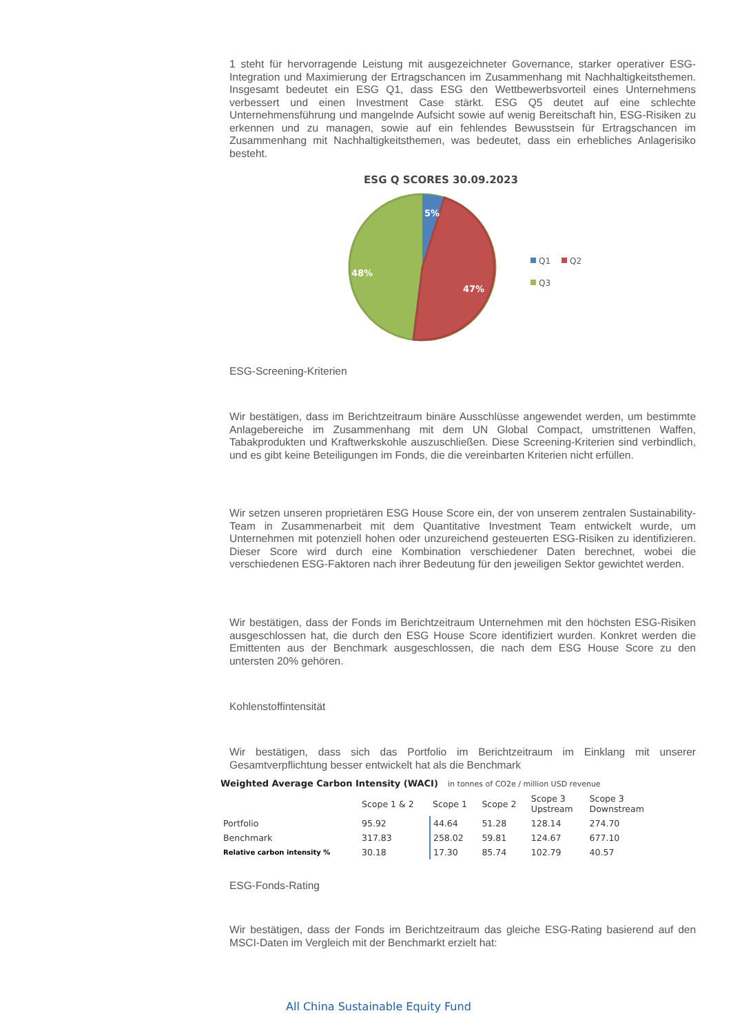1 steht für hervorragende Leistung mit ausgezeichneter Governance, starker operativer ESG-Integration und Maximierung der Ertragschancen im Zusammenhang mit Nachhaltigkeitsthemen. Insgesamt bedeutet ein ESG Q1, dass ESG den Wettbewerbsvorteil eines Unternehmens verbessert und einen Investment Case stärkt. ESG Q5 deutet auf eine schlechte Unternehmensführung und mangelnde Aufsicht sowie auf wenig Bereitschaft hin, ESG-Risiken zu erkennen und zu managen, sowie auf ein fehlendes Bewusstsein für Ertragschancen im Zusammenhang mit Nachhaltigkeitsthemen, was bedeutet, dass ein erhebliches Anlagerisiko besteht.
ESG Q SCORES 30.09.2023
5%
47%
48%
Q1
Q2
Q3
ESG-Screening-Kriterien
Wir bestätigen, dass im Berichtzeitraum binäre Ausschlüsse angewendet werden, um bestimmte Anlagebereiche im Zusammenhang mit dem UN Global Compact, umstrittenen Waffen, Tabakprodukten und Kraftwerkskohle auszuschließen. Diese Screening-Kriterien sind verbindlich, und es gibt keine Beteiligungen im Fonds, die die vereinbarten Kriterien nicht erfüllen.
Wir setzen unseren proprietären ESG House Score ein, der von unserem zentralen Sustainability-Team in Zusammenarbeit mit dem Quantitative Investment Team entwickelt wurde, um Unternehmen mit potenziell hohen oder unzureichend gesteuerten ESG-Risiken zu identifizieren. Dieser Score wird durch eine Kombination verschiedener Daten berechnet, wobei die verschiedenen ESG-Faktoren nach ihrer Bedeutung für den jeweiligen Sektor gewichtet werden.
Wir bestätigen, dass der Fonds im Berichtzeitraum Unternehmen mit den höchsten ESG-Risiken ausgeschlossen hat, die durch den ESG House Score identifiziert wurden. Konkret werden die Emittenten aus der Benchmark ausgeschlossen, die nach dem ESG House Score zu den untersten 20% gehören.
Kohlenstoffintensität
Wir bestätigen, dass sich das Portfolio im Berichtzeitraum im Einklang mit unserer Gesamtverpflichtung besser entwickelt hat als die Benchmark
Weighted Average Carbon Intensity (WACI) in tonnes of CO2e / million USD revenue
| | Scope 1 & 2 | Scope 1 | Scope 2 | Scope 3 Upstream | Scope 3 Downstream |
| --- | --- | --- | --- | --- | --- |
| Portfolio | 95.92 | 44.64 | 51.28 | 128.14 | 274.70 |
| Benchmark | 317.83 | 258.02 | 59.81 | 124.67 | 677.10 |
| Relative carbon intensity % | 30.18 | 17.30 | 85.74 | 102.79 | 40.57 |
ESG-Fonds-Rating
Wir bestätigen, dass der Fonds im Berichtzeitraum das gleiche ESG-Rating basierend auf den MSCI-Daten im Vergleich mit der Benchmarkt erzielt hat:
All China Sustainable Equity Fund